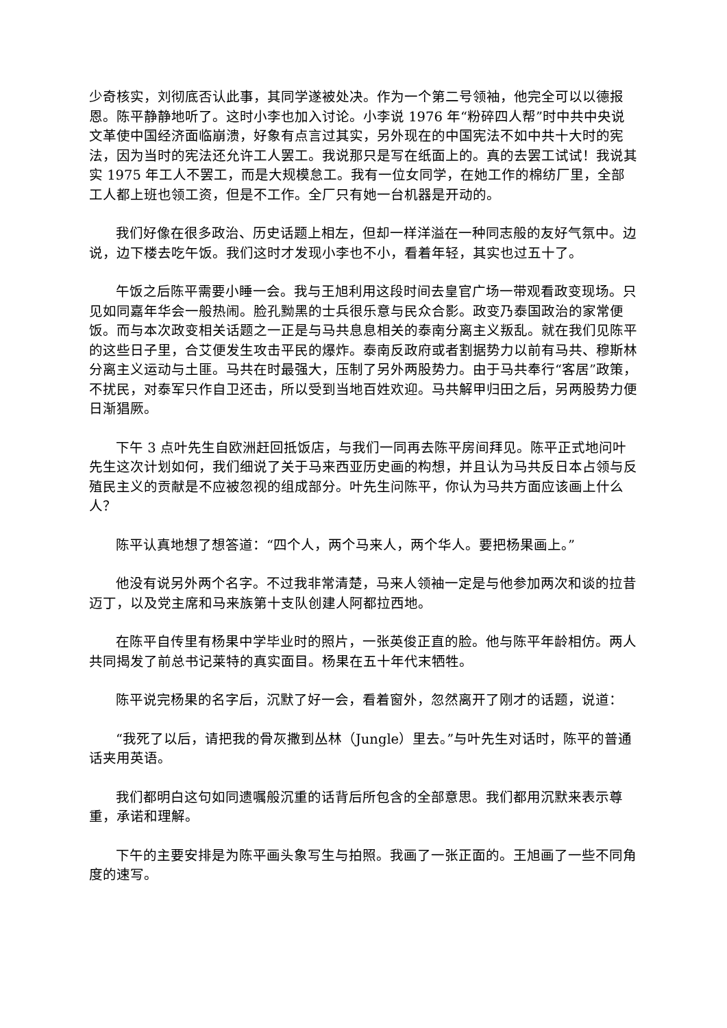少奇核实，刘彻底否认此事，其同学遂被处决。作为一个第二号领袖，他完全可以以德报恩。陈平静静地听了。这时小李也加入讨论。小李说 1976 年“粉碎四人帮”时中共中央说文革使中国经济面临崩溃，好象有点言过其实，另外现在的中国宪法不如中共十大时的宪法，因为当时的宪法还允许工人罢工。我说那只是写在纸面上的。真的去罢工试试！我说其实 1975 年工人不罢工，而是大规模怠工。我有一位女同学，在她工作的棉纺厂里，全部工人都上班也领工资，但是不工作。全厂只有她一台机器是开动的。
我们好像在很多政治、历史话题上相左，但却一样洋溢在一种同志般的友好气氛中。边说，边下楼去吃午饭。我们这时才发现小李也不小，看着年轻，其实也过五十了。
午饭之后陈平需要小睡一会。我与王旭利用这段时间去皇官广场一带观看政变现场。只见如同嘉年华会一般热闹。脸孔黝黑的士兵很乐意与民众合影。政变乃泰国政治的家常便饭。而与本次政变相关话题之一正是与马共息息相关的泰南分离主义叛乱。就在我们见陈平的这些日子里，合艾便发生攻击平民的爆炸。泰南反政府或者割据势力以前有马共、穆斯林分离主义运动与土匪。马共在时最强大，压制了另外两股势力。由于马共奉行“客居”政策，不扰民，对泰军只作自卫还击，所以受到当地百姓欢迎。马共解甲归田之后，另两股势力便日渐猖厥。
下午 3 点叶先生自欧洲赶回抵饭店，与我们一同再去陈平房间拜见。陈平正式地问叶先生这次计划如何，我们细说了关于马来西亚历史画的构想，并且认为马共反日本占领与反殖民主义的贡献是不应被忽视的组成部分。叶先生问陈平，你认为马共方面应该画上什么人？
陈平认真地想了想答道：“四个人，两个马来人，两个华人。要把杨果画上。”
他没有说另外两个名字。不过我非常清楚，马来人领袖一定是与他参加两次和谈的拉昔迈丁，以及党主席和马来族第十支队创建人阿都拉西地。
在陈平自传里有杨果中学毕业时的照片，一张英俊正直的脸。他与陈平年龄相仿。两人共同揭发了前总书记莱特的真实面目。杨果在五十年代末牺牲。
陈平说完杨果的名字后，沉默了好一会，看着窗外，忽然离开了刚才的话题，说道：
“我死了以后，请把我的骨灰撒到丛林（Jungle）里去。”与叶先生对话时，陈平的普通话夹用英语。
我们都明白这句如同遗嘱般沉重的话背后所包含的全部意思。我们都用沉默来表示尊重，承诺和理解。
下午的主要安排是为陈平画头象写生与拍照。我画了一张正面的。王旭画了一些不同角度的速写。